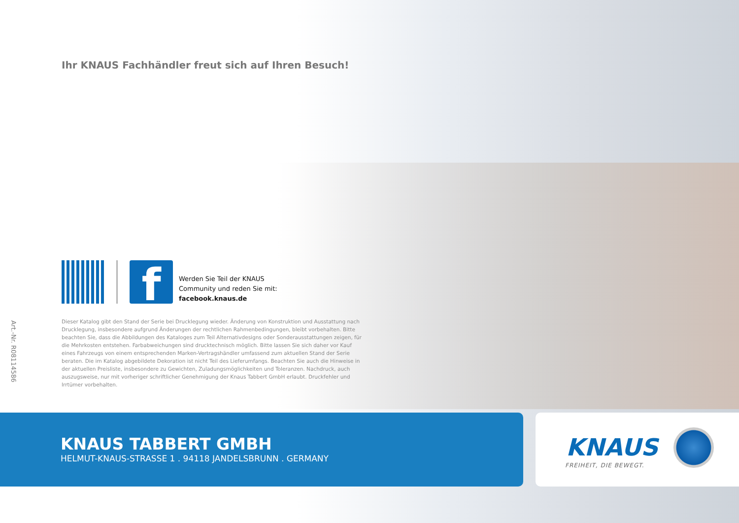Art.-Nr. R08114586
Ihr KNAUS Fachhändler freut sich auf Ihren Besuch!
f
Werden Sie Teil der KNAUS
Community und reden Sie mit:
facebook.knaus.de
Dieser Katalog gibt den Stand der Serie bei Drucklegung wieder. Änderung von Konstruktion und Ausstattung nach Drucklegung, insbesondere aufgrund Änderungen der rechtlichen Rahmenbedingungen, bleibt vorbehalten. Bitte beachten Sie, dass die Abbildungen des Kataloges zum Teil Alternativdesigns oder Sonderausstattungen zeigen, für die Mehrkosten entstehen. Farbabweichungen sind drucktechnisch möglich. Bitte lassen Sie sich daher vor Kauf eines Fahrzeugs von einem entsprechenden Marken-Vertragshändler umfassend zum aktuellen Stand der Serie beraten. Die im Katalog abgebildete Dekoration ist nicht Teil des Lieferumfangs. Beachten Sie auch die Hinweise in der aktuellen Preisliste, insbesondere zu Gewichten, Zuladungsmöglichkeiten und Toleranzen. Nachdruck, auch auszugsweise, nur mit vorheriger schriftlicher Genehmigung der Knaus Tabbert GmbH erlaubt. Druckfehler und Irrtümer vorbehalten.
KNAUS TABBERT GMBH
HELMUT-KNAUS-STRASSE 1 . 94118 JANDELSBRUNN . GERMANY
KNAUS
FREIHEIT, DIE BEWEGT.